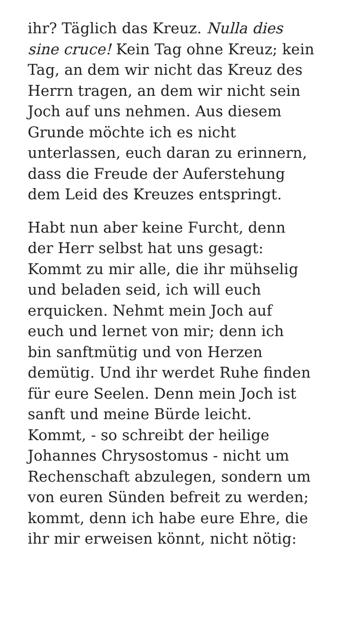ihr? Täglich das Kreuz. Nulla dies
sine cruce! Kein Tag ohne Kreuz; kein
Tag, an dem wir nicht das Kreuz des
Herrn tragen, an dem wir nicht sein
Joch auf uns nehmen. Aus diesem
Grunde möchte ich es nicht
unterlassen, euch daran zu erinnern,
dass die Freude der Auferstehung
dem Leid des Kreuzes entspringt.
Habt nun aber keine Furcht, denn
der Herr selbst hat uns gesagt:
Kommt zu mir alle, die ihr mühselig
und beladen seid, ich will euch
erquicken. Nehmt mein Joch auf
euch und lernet von mir; denn ich
bin sanftmütig und von Herzen
demütig. Und ihr werdet Ruhe finden
für eure Seelen. Denn mein Joch ist
sanft und meine Bürde leicht.
Kommt, - so schreibt der heilige
Johannes Chrysostomus - nicht um
Rechenschaft abzulegen, sondern um
von euren Sünden befreit zu werden;
kommt, denn ich habe eure Ehre, die
ihr mir erweisen könnt, nicht nötig: